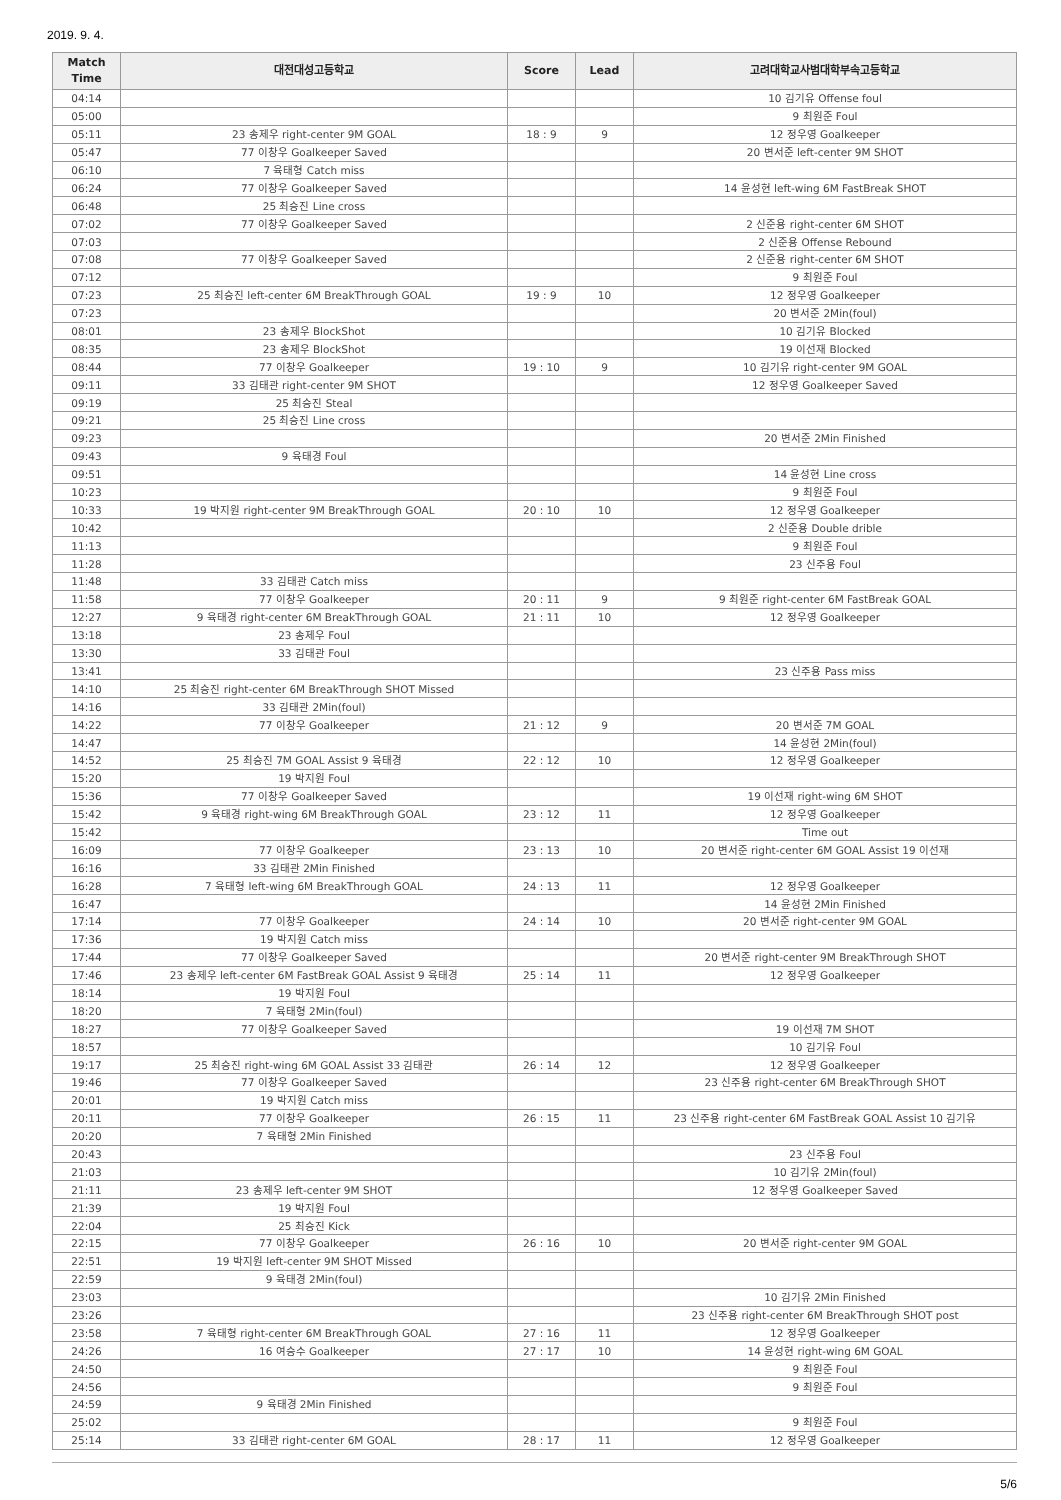2019. 9. 4.
| Match Time | 대전대성고등학교 | Score | Lead | 고려대학교사범대학부속고등학교 |
| --- | --- | --- | --- | --- |
| 04:14 | | | | 10 김기유 Offense foul |
| 05:00 | | | | 9 최원준 Foul |
| 05:11 | 23 송제우 right-center 9M GOAL | 18 : 9 | 9 | 12 정우영 Goalkeeper |
| 05:47 | 77 이창우 Goalkeeper Saved | | | 20 변서준 left-center 9M SHOT |
| 06:10 | 7 육태형 Catch miss | | | |
| 06:24 | 77 이창우 Goalkeeper Saved | | | 14 윤성현 left-wing 6M FastBreak SHOT |
| 06:48 | 25 최승진 Line cross | | | |
| 07:02 | 77 이창우 Goalkeeper Saved | | | 2 신준용 right-center 6M SHOT |
| 07:03 | | | | 2 신준용 Offense Rebound |
| 07:08 | 77 이창우 Goalkeeper Saved | | | 2 신준용 right-center 6M SHOT |
| 07:12 | | | | 9 최원준 Foul |
| 07:23 | 25 최승진 left-center 6M BreakThrough GOAL | 19 : 9 | 10 | 12 정우영 Goalkeeper |
| 07:23 | | | | 20 변서준 2Min(foul) |
| 08:01 | 23 송제우 BlockShot | | | 10 김기유 Blocked |
| 08:35 | 23 송제우 BlockShot | | | 19 이선재 Blocked |
| 08:44 | 77 이창우 Goalkeeper | 19 : 10 | 9 | 10 김기유 right-center 9M GOAL |
| 09:11 | 33 김태관 right-center 9M SHOT | | | 12 정우영 Goalkeeper Saved |
| 09:19 | 25 최승진 Steal | | | |
| 09:21 | 25 최승진 Line cross | | | |
| 09:23 | | | | 20 변서준 2Min Finished |
| 09:43 | 9 육태경 Foul | | | |
| 09:51 | | | | 14 윤성현 Line cross |
| 10:23 | | | | 9 최원준 Foul |
| 10:33 | 19 박지원 right-center 9M BreakThrough GOAL | 20 : 10 | 10 | 12 정우영 Goalkeeper |
| 10:42 | | | | 2 신준용 Double drible |
| 11:13 | | | | 9 최원준 Foul |
| 11:28 | | | | 23 신주용 Foul |
| 11:48 | 33 김태관 Catch miss | | | |
| 11:58 | 77 이창우 Goalkeeper | 20 : 11 | 9 | 9 최원준 right-center 6M FastBreak GOAL |
| 12:27 | 9 육태경 right-center 6M BreakThrough GOAL | 21 : 11 | 10 | 12 정우영 Goalkeeper |
| 13:18 | 23 송제우 Foul | | | |
| 13:30 | 33 김태관 Foul | | | |
| 13:41 | | | | 23 신주용 Pass miss |
| 14:10 | 25 최승진 right-center 6M BreakThrough SHOT Missed | | | |
| 14:16 | 33 김태관 2Min(foul) | | | |
| 14:22 | 77 이창우 Goalkeeper | 21 : 12 | 9 | 20 변서준 7M GOAL |
| 14:47 | | | | 14 윤성현 2Min(foul) |
| 14:52 | 25 최승진 7M GOAL Assist 9 육태경 | 22 : 12 | 10 | 12 정우영 Goalkeeper |
| 15:20 | 19 박지원 Foul | | | |
| 15:36 | 77 이창우 Goalkeeper Saved | | | 19 이선재 right-wing 6M SHOT |
| 15:42 | 9 육태경 right-wing 6M BreakThrough GOAL | 23 : 12 | 11 | 12 정우영 Goalkeeper |
| 15:42 | | | | Time out |
| 16:09 | 77 이창우 Goalkeeper | 23 : 13 | 10 | 20 변서준 right-center 6M GOAL Assist 19 이선재 |
| 16:16 | 33 김태관 2Min Finished | | | |
| 16:28 | 7 육태형 left-wing 6M BreakThrough GOAL | 24 : 13 | 11 | 12 정우영 Goalkeeper |
| 16:47 | | | | 14 윤성현 2Min Finished |
| 17:14 | 77 이창우 Goalkeeper | 24 : 14 | 10 | 20 변서준 right-center 9M GOAL |
| 17:36 | 19 박지원 Catch miss | | | |
| 17:44 | 77 이창우 Goalkeeper Saved | | | 20 변서준 right-center 9M BreakThrough SHOT |
| 17:46 | 23 송제우 left-center 6M FastBreak GOAL Assist 9 육태경 | 25 : 14 | 11 | 12 정우영 Goalkeeper |
| 18:14 | 19 박지원 Foul | | | |
| 18:20 | 7 육태형 2Min(foul) | | | |
| 18:27 | 77 이창우 Goalkeeper Saved | | | 19 이선재 7M SHOT |
| 18:57 | | | | 10 김기유 Foul |
| 19:17 | 25 최승진 right-wing 6M GOAL Assist 33 김태관 | 26 : 14 | 12 | 12 정우영 Goalkeeper |
| 19:46 | 77 이창우 Goalkeeper Saved | | | 23 신주용 right-center 6M BreakThrough SHOT |
| 20:01 | 19 박지원 Catch miss | | | |
| 20:11 | 77 이창우 Goalkeeper | 26 : 15 | 11 | 23 신주용 right-center 6M FastBreak GOAL Assist 10 김기유 |
| 20:20 | 7 육태형 2Min Finished | | | |
| 20:43 | | | | 23 신주용 Foul |
| 21:03 | | | | 10 김기유 2Min(foul) |
| 21:11 | 23 송제우 left-center 9M SHOT | | | 12 정우영 Goalkeeper Saved |
| 21:39 | 19 박지원 Foul | | | |
| 22:04 | 25 최승진 Kick | | | |
| 22:15 | 77 이창우 Goalkeeper | 26 : 16 | 10 | 20 변서준 right-center 9M GOAL |
| 22:51 | 19 박지원 left-center 9M SHOT Missed | | | |
| 22:59 | 9 육태경 2Min(foul) | | | |
| 23:03 | | | | 10 김기유 2Min Finished |
| 23:26 | | | | 23 신주용 right-center 6M BreakThrough SHOT post |
| 23:58 | 7 육태형 right-center 6M BreakThrough GOAL | 27 : 16 | 11 | 12 정우영 Goalkeeper |
| 24:26 | 16 여승수 Goalkeeper | 27 : 17 | 10 | 14 윤성현 right-wing 6M GOAL |
| 24:50 | | | | 9 최원준 Foul |
| 24:56 | | | | 9 최원준 Foul |
| 24:59 | 9 육태경 2Min Finished | | | |
| 25:02 | | | | 9 최원준 Foul |
| 25:14 | 33 김태관 right-center 6M GOAL | 28 : 17 | 11 | 12 정우영 Goalkeeper |
5/6